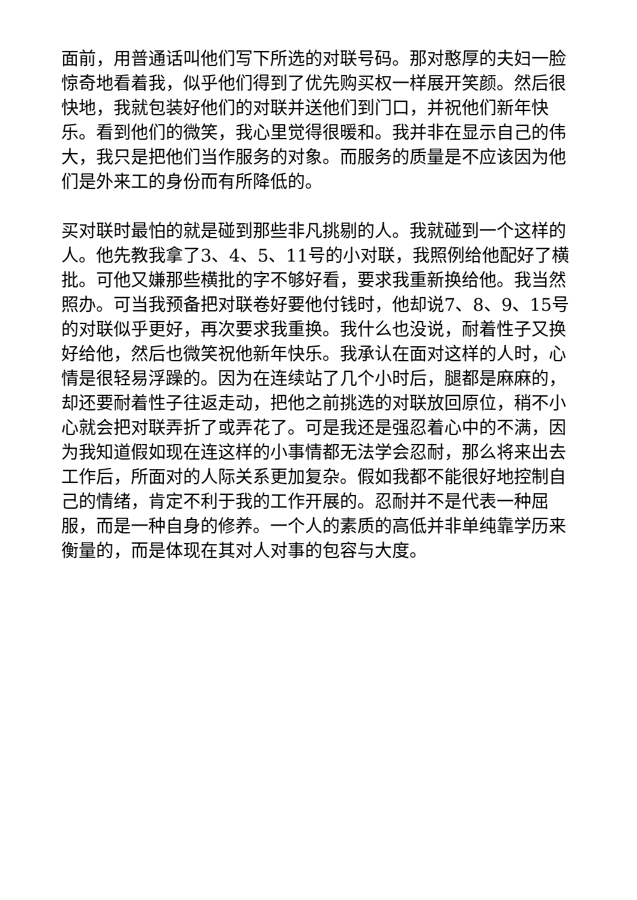面前，用普通话叫他们写下所选的对联号码。那对憨厚的夫妇一脸惊奇地看着我，似乎他们得到了优先购买权一样展开笑颜。然后很快地，我就包装好他们的对联并送他们到门口，并祝他们新年快乐。看到他们的微笑，我心里觉得很暖和。我并非在显示自己的伟大，我只是把他们当作服务的对象。而服务的质量是不应该因为他们是外来工的身份而有所降低的。
买对联时最怕的就是碰到那些非凡挑剔的人。我就碰到一个这样的人。他先教我拿了3、4、5、11号的小对联，我照例给他配好了横批。可他又嫌那些横批的字不够好看，要求我重新换给他。我当然照办。可当我预备把对联卷好要他付钱时，他却说7、8、9、15号的对联似乎更好，再次要求我重换。我什么也没说，耐着性子又换好给他，然后也微笑祝他新年快乐。我承认在面对这样的人时，心情是很轻易浮躁的。因为在连续站了几个小时后，腿都是麻麻的，却还要耐着性子往返走动，把他之前挑选的对联放回原位，稍不小心就会把对联弄折了或弄花了。可是我还是强忍着心中的不满，因为我知道假如现在连这样的小事情都无法学会忍耐，那么将来出去工作后，所面对的人际关系更加复杂。假如我都不能很好地控制自己的情绪，肯定不利于我的工作开展的。忍耐并不是代表一种屈服，而是一种自身的修养。一个人的素质的高低并非单纯靠学历来衡量的，而是体现在其对人对事的包容与大度。